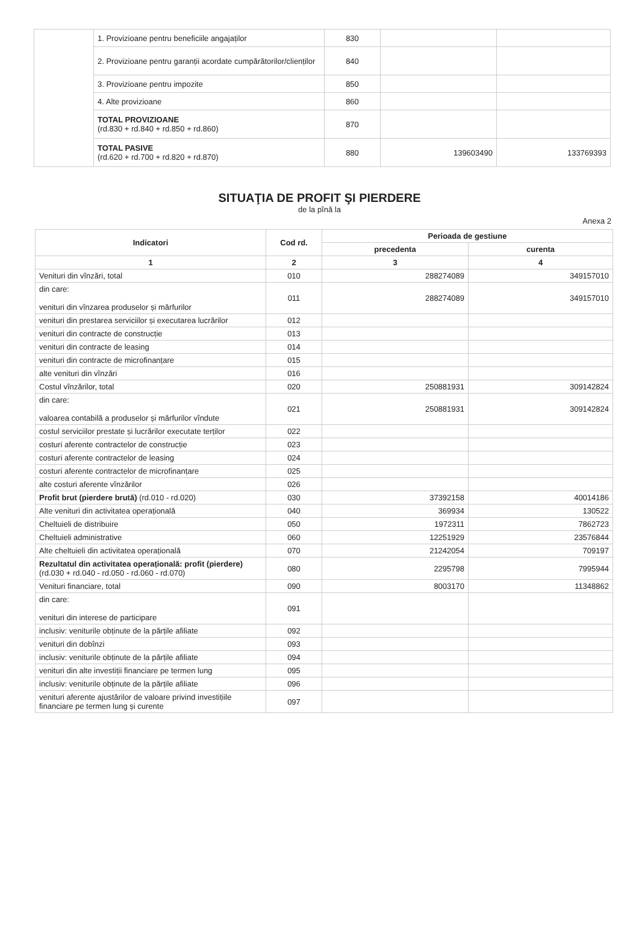| | 1. Provizioane pentru beneficiile angajaților | 830 | | |
| | 2. Provizioane pentru garanții acordate cumpărătorilor/clienților | 840 | | |
| | 3. Provizioane pentru impozite | 850 | | |
| | 4. Alte provizioane | 860 | | |
| | TOTAL PROVIZIOANE (rd.830 + rd.840 + rd.850 + rd.860) | 870 | | |
| | TOTAL PASIVE (rd.620 + rd.700 + rd.820 + rd.870) | 880 | 139603490 | 133769393 |
SITUAŢIA DE PROFIT ŞI PIERDERE
de la pînă la
Anexa 2
| Indicatori | Cod rd. | Perioada de gestiune | |
| --- | --- | --- | --- |
| | | precedenta | curenta |
| 1 | 2 | 3 | 4 |
| Venituri din vînzări, total | 010 | 288274089 | 349157010 |
| din care: venituri din vînzarea produselor și mărfurilor | 011 | 288274089 | 349157010 |
| venituri din prestarea serviciilor și executarea lucrărilor | 012 | | |
| venituri din contracte de construcție | 013 | | |
| venituri din contracte de leasing | 014 | | |
| venituri din contracte de microfinanțare | 015 | | |
| alte venituri din vînzări | 016 | | |
| Costul vînzărilor, total | 020 | 250881931 | 309142824 |
| din care: valoarea contabilă a produselor și mărfurilor vîndute | 021 | 250881931 | 309142824 |
| costul serviciilor prestate și lucrărilor executate terților | 022 | | |
| costuri aferente contractelor de construcție | 023 | | |
| costuri aferente contractelor de leasing | 024 | | |
| costuri aferente contractelor de microfinanțare | 025 | | |
| alte costuri aferente vînzărilor | 026 | | |
| Profit brut (pierdere brută) (rd.010 - rd.020) | 030 | 37392158 | 40014186 |
| Alte venituri din activitatea operațională | 040 | 369934 | 130522 |
| Cheltuieli de distribuire | 050 | 1972311 | 7862723 |
| Cheltuieli administrative | 060 | 12251929 | 23576844 |
| Alte cheltuieli din activitatea operațională | 070 | 21242054 | 709197 |
| Rezultatul din activitatea operațională: profit (pierdere) (rd.030 + rd.040 - rd.050 - rd.060 - rd.070) | 080 | 2295798 | 7995944 |
| Venituri financiare, total | 090 | 8003170 | 11348862 |
| din care: venituri din interese de participare | 091 | | |
| inclusiv: veniturile obținute de la părțile afiliate | 092 | | |
| venituri din dobînzi | 093 | | |
| inclusiv: veniturile obținute de la părțile afiliate | 094 | | |
| venituri din alte investiții financiare pe termen lung | 095 | | |
| inclusiv: veniturile obținute de la părțile afiliate | 096 | | |
| venituri aferente ajustărilor de valoare privind investițiile financiare pe termen lung și curente | 097 | | |